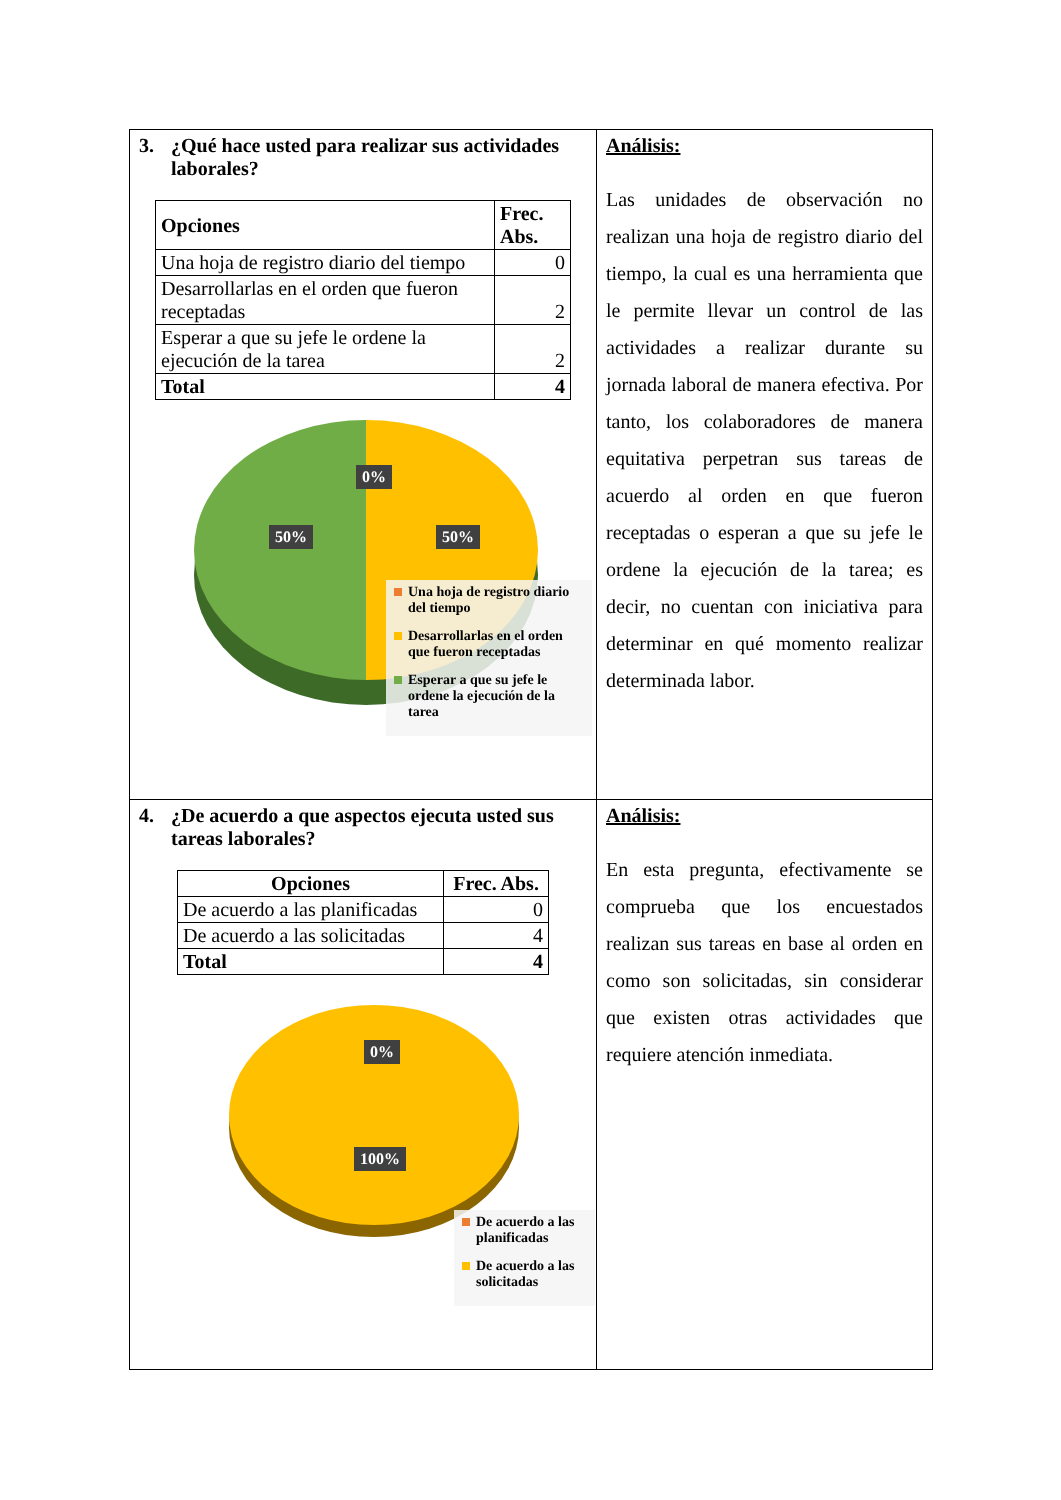| 3. ¿Qué hace usted para realizar sus actividades laborales? / Opciones / Frec. Abs. / / --- / --- / / Una hoja de registro diario del tiempo / 0 / / Desarrollarlas en el orden que fueron receptadas / 2 / / Esperar a que su jefe le ordene la ejecución de la tarea / 2 / / Total / 4 / 0% 50% 50% Una hoja de registro diario del tiempo Desarrollarlas en el orden que fueron receptadas Esperar a que su jefe le ordene la ejecución de la tarea | Análisis: Las unidades de observación no realizan una hoja de registro diario del tiempo, la cual es una herramienta que le permite llevar un control de las actividades a realizar durante su jornada laboral de manera efectiva. Por tanto, los colaboradores de manera equitativa perpetran sus tareas de acuerdo al orden en que fueron receptadas o esperan a que su jefe le ordene la ejecución de la tarea; es decir, no cuentan con iniciativa para determinar en qué momento realizar determinada labor. |
| 4. ¿De acuerdo a que aspectos ejecuta usted sus tareas laborales? / Opciones / Frec. Abs. / / --- / --- / / De acuerdo a las planificadas / 0 / / De acuerdo a las solicitadas / 4 / / Total / 4 / 0% 100% De acuerdo a las planificadas De acuerdo a las solicitadas | Análisis: En esta pregunta, efectivamente se comprueba que los encuestados realizan sus tareas en base al orden en como son solicitadas, sin considerar que existen otras actividades que requiere atención inmediata. |